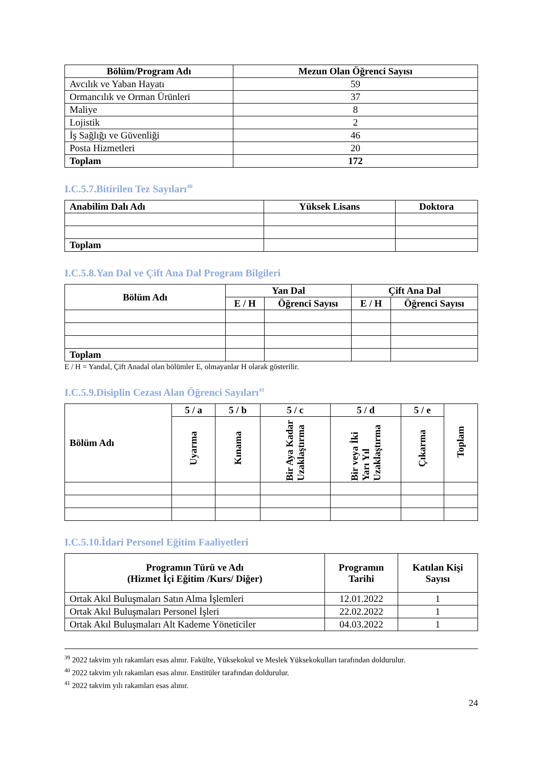| Bölüm/Program Adı | Mezun Olan Öğrenci Sayısı |
| --- | --- |
| Avcılık ve Yaban Hayatı | 59 |
| Ormancılık ve Orman Ürünleri | 37 |
| Maliye | 8 |
| Lojistik | 2 |
| İş Sağlığı ve Güvenliği | 46 |
| Posta Hizmetleri | 20 |
| Toplam | 172 |
I.C.5.7.Bitirilen Tez Sayıları<sup>40</sup>
| Anabilim Dalı Adı | Yüksek Lisans | Doktora |
| --- | --- | --- |
| Toplam | | |
I.C.5.8.Yan Dal ve Çift Ana Dal Program Bilgileri
| Bölüm Adı | Yan Dal | | Çift Ana Dal | |
| --- | --- | --- | --- | --- |
| | E / H | Öğrenci Sayısı | E / H | Öğrenci Sayısı |
| Toplam | | | | |
E / H = Yandal, Çift Anadal olan bölümler E, olmayanlar H olarak gösterilir.
I.C.5.9.Disiplin Cezası Alan Öğrenci Sayıları<sup>41</sup>
| Bölüm Adı | 5 / a | 5 / b | 5 / c | 5 / d | 5 / e | Toplam |
| --- | --- | --- | --- | --- | --- | --- |
| | Uyarma | Kınama | Bir Aya Kadar Uzaklaştırma | Bir veya İki Yarı Yıl Uzaklaştırma | Çıkarma | |
I.C.5.10.İdari Personel Eğitim Faaliyetleri
| Programın Türü ve Adı (Hizmet İçi Eğitim /Kurs/ Diğer) | Programın Tarihi | Katılan Kişi Sayısı |
| --- | --- | --- |
| Ortak Akıl Buluşmaları Satın Alma İşlemleri | 12.01.2022 | 1 |
| Ortak Akıl Buluşmaları Personel İşleri | 22.02.2022 | 1 |
| Ortak Akıl Buluşmaları Alt Kademe Yöneticiler | 04.03.2022 | 1 |
<sup>39</sup> 2022 takvim yılı rakamları esas alınır. Fakülte, Yüksekokul ve Meslek Yüksekokulları tarafından doldurulur.
<sup>40</sup> 2022 takvim yılı rakamları esas alınır. Enstitüler tarafından doldurulur.
<sup>41</sup> 2022 takvim yılı rakamları esas alınır.
24